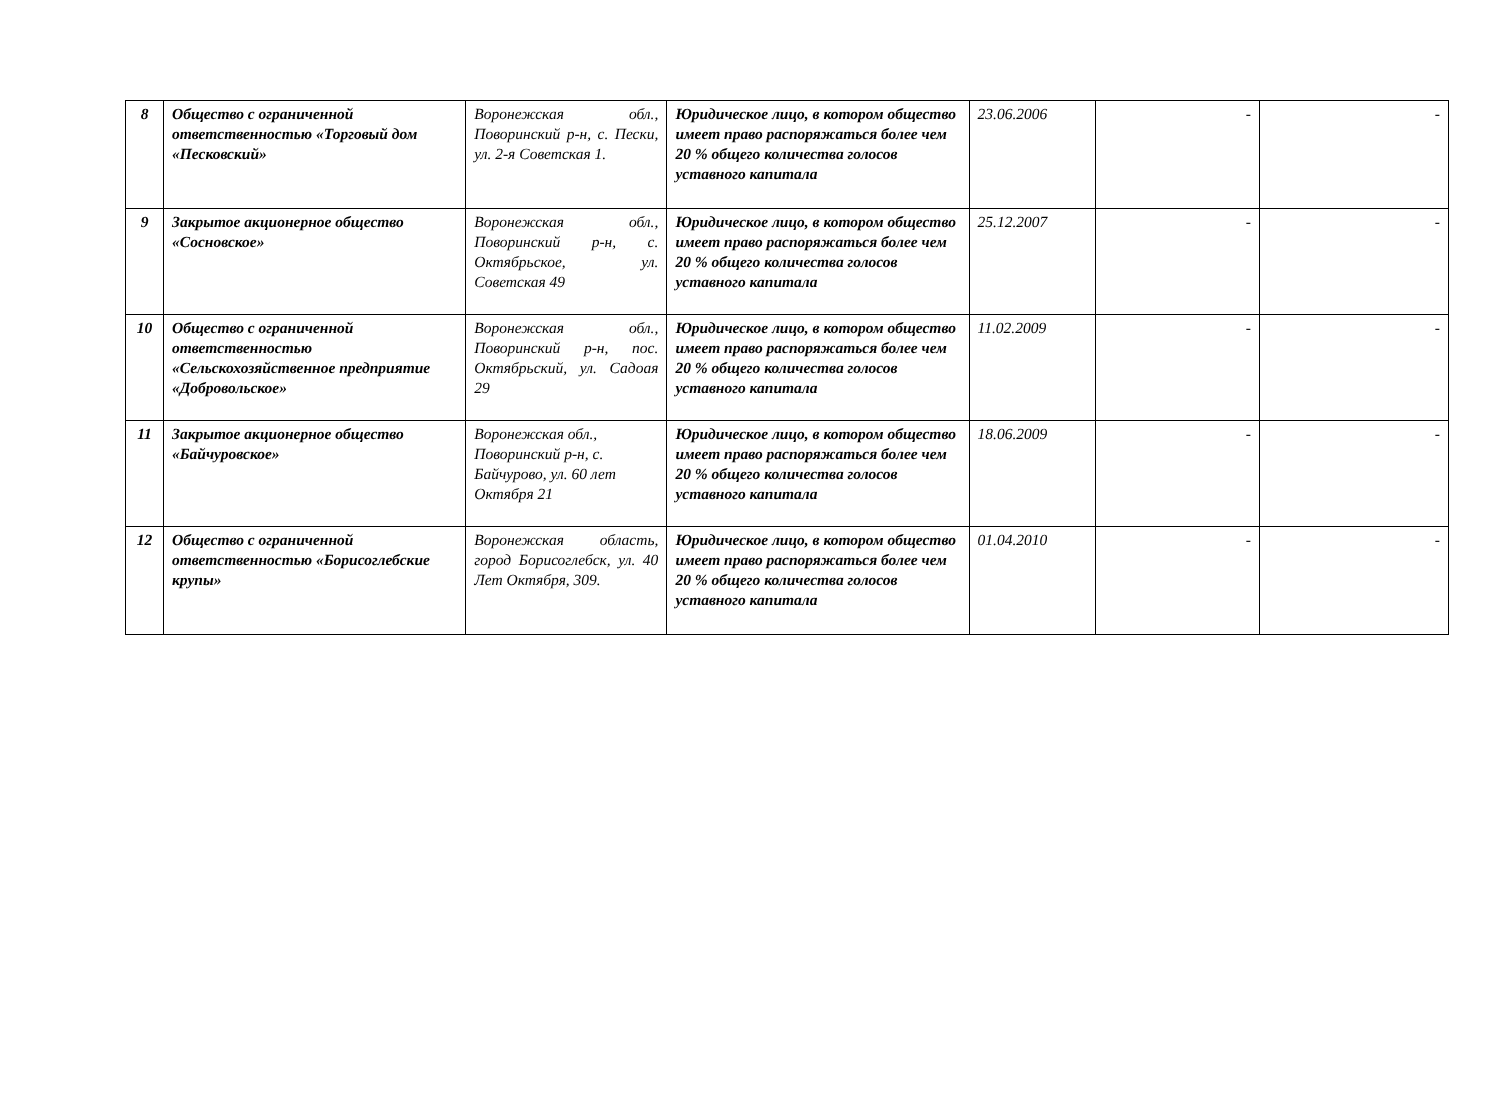| 8 | Общество с ограниченной ответственностью «Торговый дом «Песковский» | Воронежская обл., Поворинский р-н, с. Пески, ул. 2-я Советская 1. | Юридическое лицо, в котором общество имеет право распоряжаться более чем 20 % общего количества голосов уставного капитала | 23.06.2006 | - | - |
| 9 | Закрытое акционерное общество «Сосновское» | Воронежская обл., Поворинский р-н, с. Октябрьское, ул. Советская 49 | Юридическое лицо, в котором общество имеет право распоряжаться более чем 20 % общего количества голосов уставного капитала | 25.12.2007 | - | - |
| 10 | Общество с ограниченной ответственностью «Сельскохозяйственное предприятие «Добровольское» | Воронежская обл., Поворинский р-н, пос. Октябрьский, ул. Садоая 29 | Юридическое лицо, в котором общество имеет право распоряжаться более чем 20 % общего количества голосов уставного капитала | 11.02.2009 | - | - |
| 11 | Закрытое акционерное общество «Байчуровское» | Воронежская обл., Поворинский р-н, с. Байчурово, ул. 60 лет Октября 21 | Юридическое лицо, в котором общество имеет право распоряжаться более чем 20 % общего количества голосов уставного капитала | 18.06.2009 | - | - |
| 12 | Общество с ограниченной ответственностью «Борисоглебские крупы» | Воронежская область, город Борисоглебск, ул. 40 Лет Октября, 309. | Юридическое лицо, в котором общество имеет право распоряжаться более чем 20 % общего количества голосов уставного капитала | 01.04.2010 | - | - |